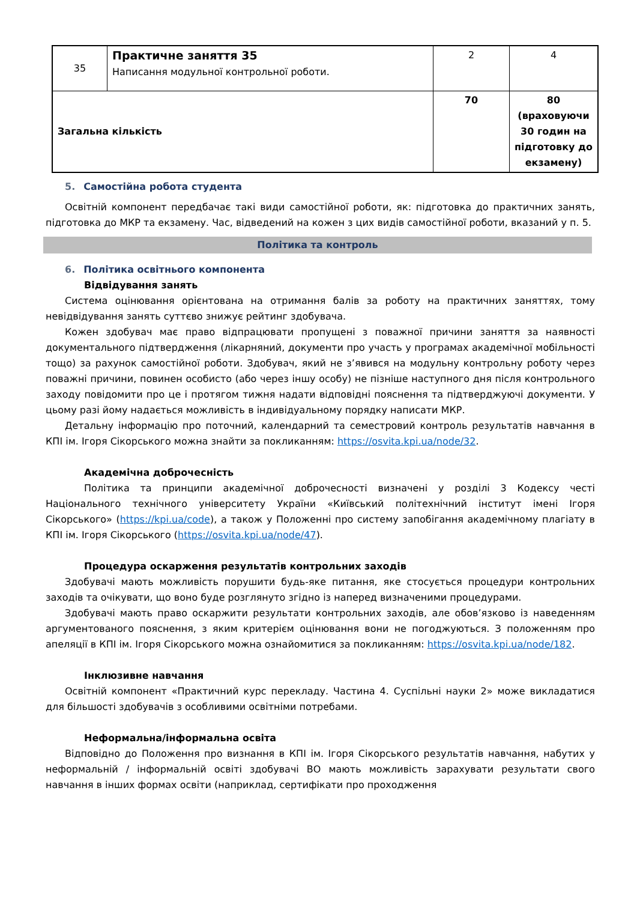| 35 | Практичне заняття 35 Написання модульної контрольної роботи. | 2 | 4 |
| Загальна кількість | | 70 | 80 (враховуючи 30 годин на підготовку до екзамену) |
5. Самостійна робота студента
Освітній компонент передбачає такі види самостійної роботи, як: підготовка до практичних занять, підготовка до МКР та екзамену. Час, відведений на кожен з цих видів самостійної роботи, вказаний у п. 5.
Політика та контроль
6. Політика освітнього компонента
Відвідування занять
Система оцінювання орієнтована на отримання балів за роботу на практичних заняттях, тому невідвідування занять суттєво знижує рейтинг здобувача.
Кожен здобувач має право відпрацювати пропущені з поважної причини заняття за наявності документального підтвердження (лікарняний, документи про участь у програмах академічної мобільності тощо) за рахунок самостійної роботи. Здобувач, який не з’явився на модульну контрольну роботу через поважні причини, повинен особисто (або через іншу особу) не пізніше наступного дня після контрольного заходу повідомити про це і протягом тижня надати відповідні пояснення та підтверджуючі документи. У цьому разі йому надається можливість в індивідуальному порядку написати МКР.
Детальну інформацію про поточний, календарний та семестровий контроль результатів навчання в КПІ ім. Ігоря Сікорського можна знайти за покликанням: https://osvita.kpi.ua/node/32.
Академічна доброчесність
Політика та принципи академічної доброчесності визначені у розділі 3 Кодексу честі Національного технічного університету України «Київський політехнічний інститут імені Ігоря Сікорського» (https://kpi.ua/code), а також у Положенні про систему запобігання академічному плагіату в КПІ ім. Ігоря Сікорського (https://osvita.kpi.ua/node/47).
Процедура оскарження результатів контрольних заходів
Здобувачі мають можливість порушити будь-яке питання, яке стосується процедури контрольних заходів та очікувати, що воно буде розглянуто згідно із наперед визначеними процедурами.
Здобувачі мають право оскаржити результати контрольних заходів, але обов’язково із наведенням аргументованого пояснення, з яким критерієм оцінювання вони не погоджуються. З положенням про апеляції в КПІ ім. Ігоря Сікорського можна ознайомитися за покликанням: https://osvita.kpi.ua/node/182.
Інклюзивне навчання
Освітній компонент «Практичний курс перекладу. Частина 4. Суспільні науки 2» може викладатися для більшості здобувачів з особливими освітніми потребами.
Неформальна/інформальна освіта
Відповідно до Положення про визнання в КПІ ім. Ігоря Сікорського результатів навчання, набутих у неформальній / інформальній освіті здобувачі ВО мають можливість зарахувати результати свого навчання в інших формах освіти (наприклад, сертифікати про проходження